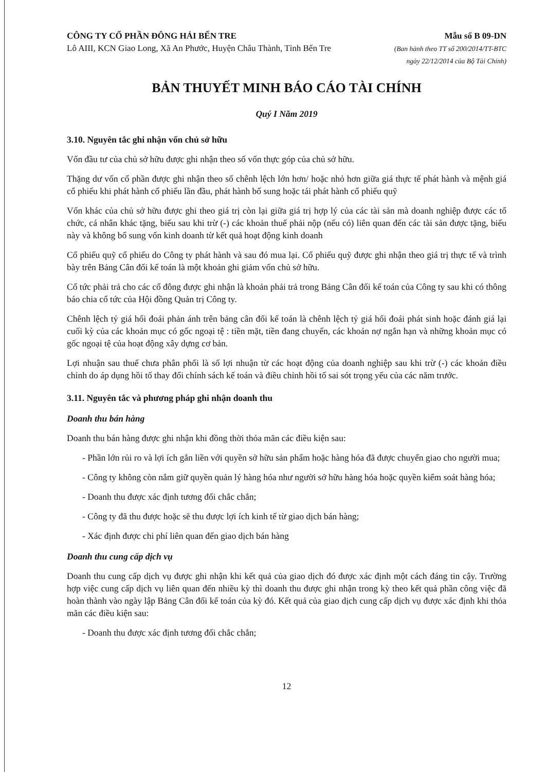CÔNG TY CỔ PHẦN ĐÔNG HẢI BẾN TRE
Lô AIII, KCN Giao Long, Xã An Phước, Huyện Châu Thành, Tỉnh Bến Tre
Mẫu số B 09-DN
(Ban hành theo TT số 200/2014/TT-BTC
ngày 22/12/2014 của Bộ Tài Chính)
BẢN THUYẾT MINH BÁO CÁO TÀI CHÍNH
Quý I Năm 2019
3.10. Nguyên tắc ghi nhận vốn chủ sở hữu
Vốn đầu tư của chủ sở hữu được ghi nhận theo số vốn thực góp của chủ sở hữu.
Thặng dư vốn cổ phần được ghi nhận theo số chênh lệch lớn hơn/ hoặc nhỏ hơn giữa giá thực tế phát hành và mệnh giá cổ phiếu khi phát hành cổ phiếu lần đầu, phát hành bổ sung hoặc tái phát hành cổ phiếu quỹ
Vốn khác của chủ sở hữu được ghi theo giá trị còn lại giữa giá trị hợp lý của các tài sản mà doanh nghiệp được các tổ chức, cá nhân khác tặng, biếu sau khi trừ (-) các khoản thuế phải nộp (nếu có) liên quan đến các tài sản được tặng, biếu này và không bổ sung vốn kinh doanh từ kết quả hoạt động kinh doanh
Cổ phiếu quỹ cổ phiếu do Công ty phát hành và sau đó mua lại. Cổ phiếu quỹ được ghi nhận theo giá trị thực tế và trình bày trên Bảng Cân đối kế toán là một khoản ghi giảm vốn chủ sở hữu.
Cổ tức phải trả cho các cổ đông được ghi nhận là khoản phải trả trong Bảng Cân đối kế toán của Công ty sau khi có thông báo chia cổ tức của Hội đồng Quản trị Công ty.
Chênh lệch tỷ giá hối đoái phản ánh trên bảng cân đối kế toán là chênh lệch tỷ giá hối đoái phát sinh hoặc đánh giá lại cuối kỳ của các khoản mục có gốc ngoại tệ : tiền mặt, tiền đang chuyển, các khoản nợ ngắn hạn và những khoản mục có gốc ngoại tệ của hoạt động xây dựng cơ bản.
Lợi nhuận sau thuế chưa phân phối là số lợi nhuận từ các hoạt động của doanh nghiệp sau khi trừ (-) các khoản điều chỉnh do áp dụng hồi tố thay đổi chính sách kế toán và điều chỉnh hồi tố sai sót trọng yếu của các năm trước.
3.11. Nguyên tắc và phương pháp ghi nhận doanh thu
Doanh thu bán hàng
Doanh thu bán hàng được ghi nhận khi đồng thời thỏa mãn các điều kiện sau:
- Phần lớn rủi ro và lợi ích gắn liền với quyền sở hữu sản phẩm hoặc hàng hóa đã được chuyển giao cho người mua;
- Công ty không còn nắm giữ quyền quản lý hàng hóa như người sở hữu hàng hóa hoặc quyền kiểm soát hàng hóa;
- Doanh thu được xác định tương đối chắc chắn;
- Công ty đã thu được hoặc sẽ thu được lợi ích kinh tế từ giao dịch bán hàng;
- Xác định được chi phí liên quan đến giao dịch bán hàng
Doanh thu cung cấp dịch vụ
Doanh thu cung cấp dịch vụ được ghi nhận khi kết quả của giao dịch đó được xác định một cách đáng tin cậy. Trường hợp việc cung cấp dịch vụ liên quan đến nhiều kỳ thì doanh thu được ghi nhận trong kỳ theo kết quả phần công việc đã hoàn thành vào ngày lập Bảng Cân đối kế toán của kỳ đó. Kết quả của giao dịch cung cấp dịch vụ được xác định khi thỏa mãn các điều kiện sau:
- Doanh thu được xác định tương đối chắc chắn;
12